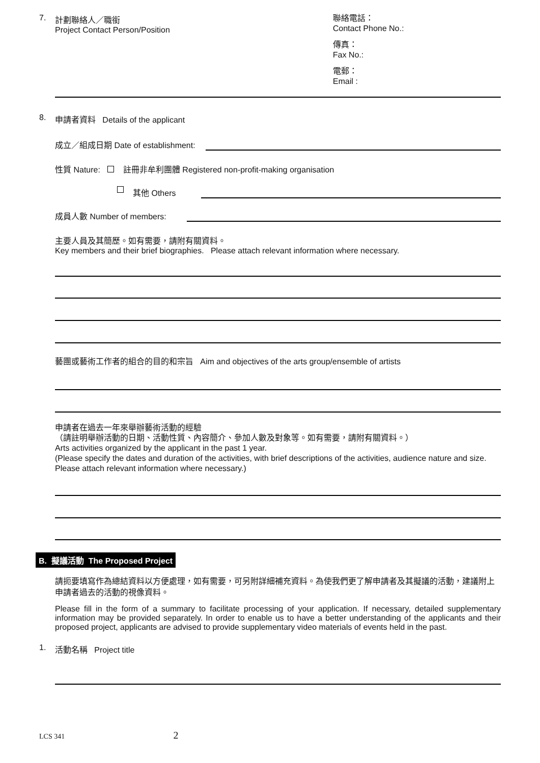7.
計劃聯絡人／職銜
Project Contact Person/Position
聯絡電話：
Contact Phone No.:
傳真：
Fax No.:
電郵：
Email :
8. 申請者資料 Details of the applicant
成立／組成日期 Date of establishment:
性質 Nature: 註冊非牟利團體 Registered non-profit-making organisation
其他 Others
成員人數 Number of members:
主要人員及其簡歷。如有需要，請附有關資料。
Key members and their brief biographies. Please attach relevant information where necessary.
藝團或藝術工作者的組合的目的和宗旨 Aim and objectives of the arts group/ensemble of artists
申請者在過去一年來舉辦藝術活動的經驗
（請註明舉辦活動的日期、活動性質、內容簡介、參加人數及對象等。如有需要，請附有關資料。）
Arts activities organized by the applicant in the past 1 year.
(Please specify the dates and duration of the activities, with brief descriptions of the activities, audience nature and size. Please attach relevant information where necessary.)
B. 擬議活動 The Proposed Project
請扼要填寫作為總結資料以方便處理，如有需要，可另附詳細補充資料。為使我們更了解申請者及其擬議的活動，建議附上申請者過去的活動的視像資料。
Please fill in the form of a summary to facilitate processing of your application. If necessary, detailed supplementary information may be provided separately. In order to enable us to have a better understanding of the applicants and their proposed project, applicants are advised to provide supplementary video materials of events held in the past.
1. 活動名稱 Project title
LCS 341 2